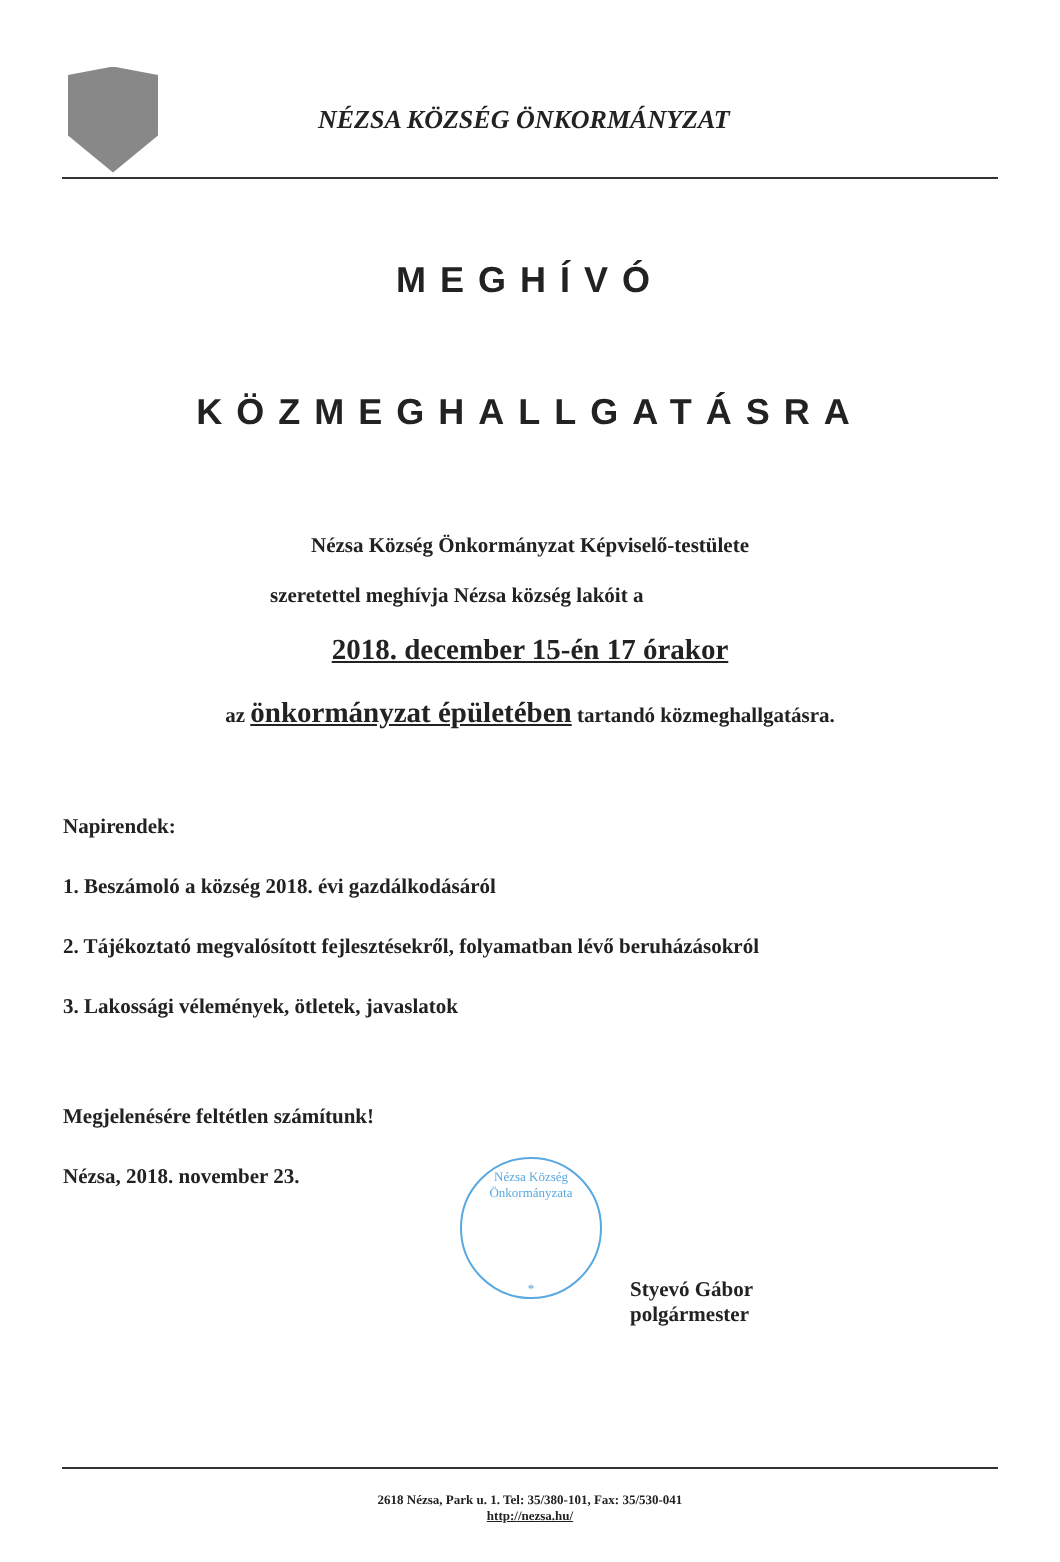NÉZSA KÖZSÉG ÖNKORMÁNYZAT
MEGHÍVÓ
KÖZMEGHALLGATÁSRA
Nézsa Község Önkormányzat Képviselő-testülete
szeretettel meghívja Nézsa község lakóit a
2018. december 15-én 17 órakor
az önkormányzat épületében tartandó közmeghallgatásra.
Napirendek:
1. Beszámoló a község 2018. évi gazdálkodásáról
2. Tájékoztató megvalósított fejlesztésekről, folyamatban lévő beruházásokról
3. Lakossági vélemények, ötletek, javaslatok
Megjelenésére feltétlen számítunk!
Nézsa, 2018. november 23.
Nézsa Község Önkormányzata
*
Styevó Gábor
polgármester
2618 Nézsa, Park u. 1. Tel: 35/380-101, Fax: 35/530-041
http://nezsa.hu/